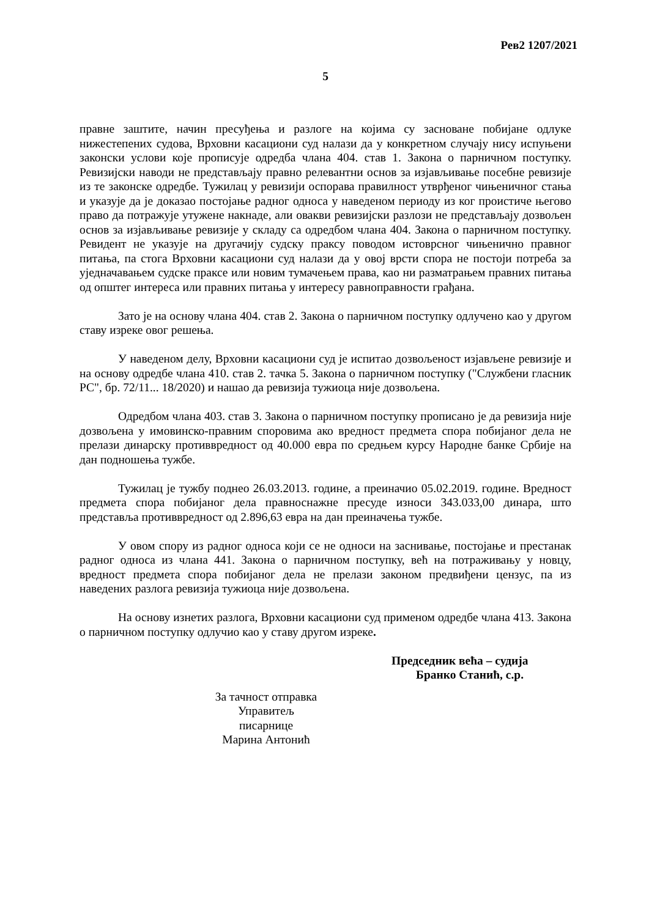Рев2 1207/2021
5
правне заштите, начин пресуђења и разлоге на којима су засноване побијане одлуке нижестепених судова, Врховни касациони суд налази да у конкретном случају нису испуњени законски услови које прописује одредба члана 404. став 1. Закона о парничном поступку. Ревизијски наводи не представљају правно релевантни основ за изјављивање посебне ревизије из те законске одредбе. Тужилац у ревизији оспорава правилност утврђеног чињеничног стања и указује да је доказао постојање радног односа у наведеном периоду из ког проистиче његово право да потражује утужене накнаде, али овакви ревизијски разлози не представљају дозвољен основ за изјављивање ревизије у складу са одредбом члана 404. Закона о парничном поступку. Ревидент не указује на другачију судску праксу поводом истоврсног чињенично правног питања, па стога Врховни касациони суд налази да у овој врсти спора не постоји потреба за уједначавањем судске праксе или новим тумачењем права, као ни разматрањем правних питања од општег интереса или правних питања у интересу равноправности грађана.
Зато је на основу члана 404. став 2. Закона о парничном поступку одлучено као у другом ставу изреке овог решења.
У наведеном делу, Врховни касациони суд је испитао дозвољеност изјављене ревизије и на основу одредбе члана 410. став 2. тачка 5. Закона о парничном поступку ("Службени гласник РС", бр. 72/11... 18/2020) и нашао да ревизија тужиоца није дозвољена.
Одредбом члана 403. став 3. Закона о парничном поступку прописано је да ревизија није дозвољена у имовинско-правним споровима ако вредност предмета спора побијаног дела не прелази динарску противвредност од 40.000 евра по средњем курсу Народне банке Србије на дан подношења тужбе.
Тужилац је тужбу поднео 26.03.2013. године, а преиначио 05.02.2019. године. Вредност предмета спора побијаног дела правноснажне пресуде износи 343.033,00 динара, што представља противвредност од 2.896,63 евра на дан преиначења тужбе.
У овом спору из радног односа који се не односи на заснивање, постојање и престанак радног односа из члана 441. Закона о парничном поступку, већ на потраживању у новцу, вредност предмета спора побијаног дела не прелази законом предвиђени цензус, па из наведених разлога ревизија тужиоца није дозвољена.
На основу изнетих разлога, Врховни касациони суд применом одредбе члана 413. Закона о парничном поступку одлучио као у ставу другом изреке.
Председник већа – судија
Бранко Станић, с.р.
За тачност отправка
Управитељ писарнице
Марина Антонић